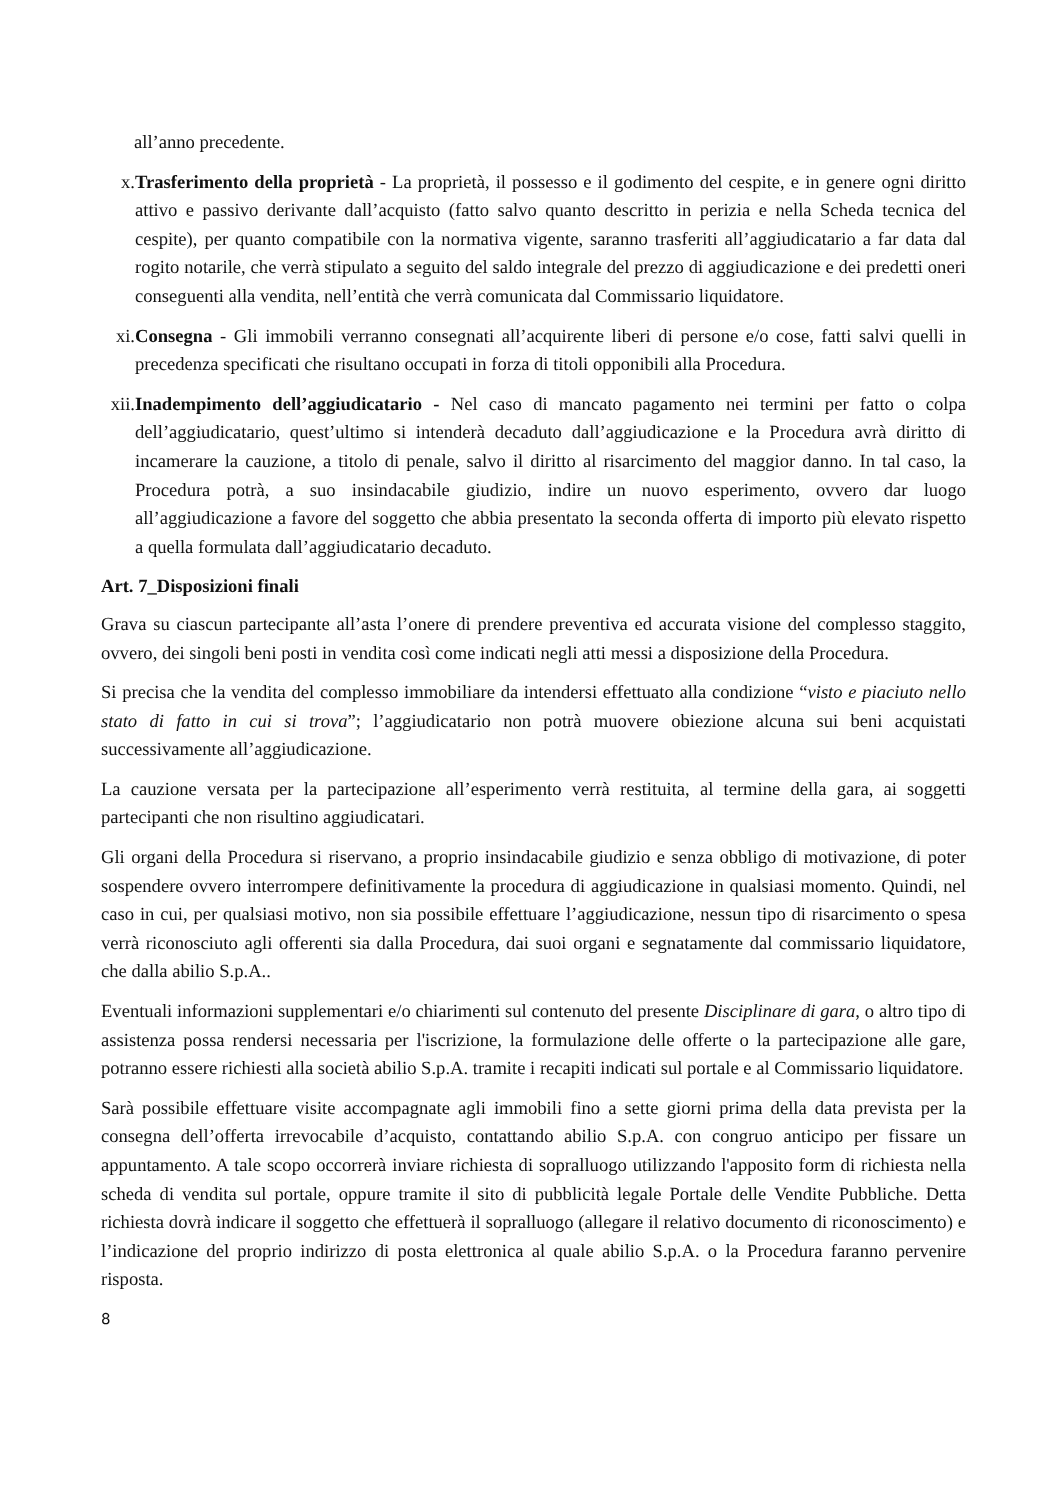all’anno precedente.
x. Trasferimento della proprietà - La proprietà, il possesso e il godimento del cespite, e in genere ogni diritto attivo e passivo derivante dall’acquisto (fatto salvo quanto descritto in perizia e nella Scheda tecnica del cespite), per quanto compatibile con la normativa vigente, saranno trasferiti all’aggiudicatario a far data dal rogito notarile, che verrà stipulato a seguito del saldo integrale del prezzo di aggiudicazione e dei predetti oneri conseguenti alla vendita, nell’entità che verrà comunicata dal Commissario liquidatore.
xi. Consegna - Gli immobili verranno consegnati all’acquirente liberi di persone e/o cose, fatti salvi quelli in precedenza specificati che risultano occupati in forza di titoli opponibili alla Procedura.
xii.
Inadempimento dell’aggiudicatario - Nel caso di mancato pagamento nei termini per fatto o colpa dell’aggiudicatario, quest’ultimo si intenderà decaduto dall’aggiudicazione e la Procedura avrà diritto di incamerare la cauzione, a titolo di penale, salvo il diritto al risarcimento del maggior danno. In tal caso, la Procedura potrà, a suo insindacabile giudizio, indire un nuovo esperimento, ovvero dar luogo all’aggiudicazione a favore del soggetto che abbia presentato la seconda offerta di importo più elevato rispetto a quella formulata dall’aggiudicatario decaduto.
Art. 7_Disposizioni finali
Grava su ciascun partecipante all’asta l’onere di prendere preventiva ed accurata visione del complesso staggito, ovvero, dei singoli beni posti in vendita così come indicati negli atti messi a disposizione della Procedura.
Si precisa che la vendita del complesso immobiliare da intendersi effettuato alla condizione “visto e piaciuto nello stato di fatto in cui si trova”; l’aggiudicatario non potrà muovere obiezione alcuna sui beni acquistati successivamente all’aggiudicazione.
La cauzione versata per la partecipazione all’esperimento verrà restituita, al termine della gara, ai soggetti partecipanti che non risultino aggiudicatari.
Gli organi della Procedura si riservano, a proprio insindacabile giudizio e senza obbligo di motivazione, di poter sospendere ovvero interrompere definitivamente la procedura di aggiudicazione in qualsiasi momento. Quindi, nel caso in cui, per qualsiasi motivo, non sia possibile effettuare l’aggiudicazione, nessun tipo di risarcimento o spesa verrà riconosciuto agli offerenti sia dalla Procedura, dai suoi organi e segnatamente dal commissario liquidatore, che dalla abilio S.p.A..
Eventuali informazioni supplementari e/o chiarimenti sul contenuto del presente Disciplinare di gara, o altro tipo di assistenza possa rendersi necessaria per l'iscrizione, la formulazione delle offerte o la partecipazione alle gare, potranno essere richiesti alla società abilio S.p.A. tramite i recapiti indicati sul portale e al Commissario liquidatore.
Sarà possibile effettuare visite accompagnate agli immobili fino a sette giorni prima della data prevista per la consegna dell’offerta irrevocabile d’acquisto, contattando abilio S.p.A. con congruo anticipo per fissare un appuntamento. A tale scopo occorrerà inviare richiesta di sopralluogo utilizzando l'apposito form di richiesta nella scheda di vendita sul portale, oppure tramite il sito di pubblicità legale Portale delle Vendite Pubbliche. Detta richiesta dovrà indicare il soggetto che effettuerà il sopralluogo (allegare il relativo documento di riconoscimento) e l’indicazione del proprio indirizzo di posta elettronica al quale abilio S.p.A. o la Procedura faranno pervenire risposta.
8